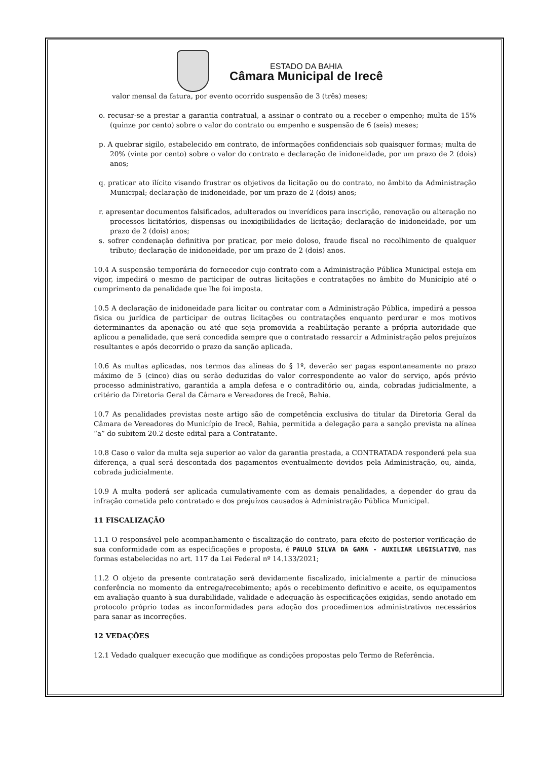ESTADO DA BAHIA
Câmara Municipal de Irecê
valor mensal da fatura, por evento ocorrido suspensão de 3 (três) meses;
o. recusar-se a prestar a garantia contratual, a assinar o contrato ou a receber o empenho; multa de 15% (quinze por cento) sobre o valor do contrato ou empenho e suspensão de 6 (seis) meses;
p. A quebrar sigilo, estabelecido em contrato, de informações confidenciais sob quaisquer formas; multa de 20% (vinte por cento) sobre o valor do contrato e declaração de inidoneidade, por um prazo de 2 (dois) anos;
q. praticar ato ilícito visando frustrar os objetivos da licitação ou do contrato, no âmbito da Administração Municipal; declaração de inidoneidade, por um prazo de 2 (dois) anos;
r. apresentar documentos falsificados, adulterados ou inverídicos para inscrição, renovação ou alteração no processos licitatórios, dispensas ou inexigibilidades de licitação; declaração de inidoneidade, por um prazo de 2 (dois) anos;
s. sofrer condenação definitiva por praticar, por meio doloso, fraude fiscal no recolhimento de qualquer tributo; declaração de inidoneidade, por um prazo de 2 (dois) anos.
10.4 A suspensão temporária do fornecedor cujo contrato com a Administração Pública Municipal esteja em vigor, impedirá o mesmo de participar de outras licitações e contratações no âmbito do Município até o cumprimento da penalidade que lhe foi imposta.
10.5 A declaração de inidoneidade para licitar ou contratar com a Administração Pública, impedirá a pessoa física ou jurídica de participar de outras licitações ou contratações enquanto perdurar e mos motivos determinantes da apenação ou até que seja promovida a reabilitação perante a própria autoridade que aplicou a penalidade, que será concedida sempre que o contratado ressarcir a Administração pelos prejuízos resultantes e após decorrido o prazo da sanção aplicada.
10.6 As multas aplicadas, nos termos das alíneas do § 1º, deverão ser pagas espontaneamente no prazo máximo de 5 (cinco) dias ou serão deduzidas do valor correspondente ao valor do serviço, após prévio processo administrativo, garantida a ampla defesa e o contraditório ou, ainda, cobradas judicialmente, a critério da Diretoria Geral da Câmara e Vereadores de Irecê, Bahia.
10.7 As penalidades previstas neste artigo são de competência exclusiva do titular da Diretoria Geral da Câmara de Vereadores do Município de Irecê, Bahia, permitida a delegação para a sanção prevista na alínea “a” do subitem 20.2 deste edital para a Contratante.
10.8 Caso o valor da multa seja superior ao valor da garantia prestada, a CONTRATADA responderá pela sua diferença, a qual será descontada dos pagamentos eventualmente devidos pela Administração, ou, ainda, cobrada judicialmente.
10.9 A multa poderá ser aplicada cumulativamente com as demais penalidades, a depender do grau da infração cometida pelo contratado e dos prejuízos causados à Administração Pública Municipal.
11 FISCALIZAÇÃO
11.1 O responsável pelo acompanhamento e fiscalização do contrato, para efeito de posterior verificação de sua conformidade com as especificações e proposta, é PAULO SILVA DA GAMA - AUXILIAR LEGISLATIVO, nas formas estabelecidas no art. 117 da Lei Federal nº 14.133/2021;
11.2 O objeto da presente contratação será devidamente fiscalizado, inicialmente a partir de minuciosa conferência no momento da entrega/recebimento; após o recebimento definitivo e aceite, os equipamentos em avaliação quanto à sua durabilidade, validade e adequação às especificações exigidas, sendo anotado em protocolo próprio todas as inconformidades para adoção dos procedimentos administrativos necessários para sanar as incorreções.
12 VEDAÇÕES
12.1 Vedado qualquer execução que modifique as condições propostas pelo Termo de Referência.